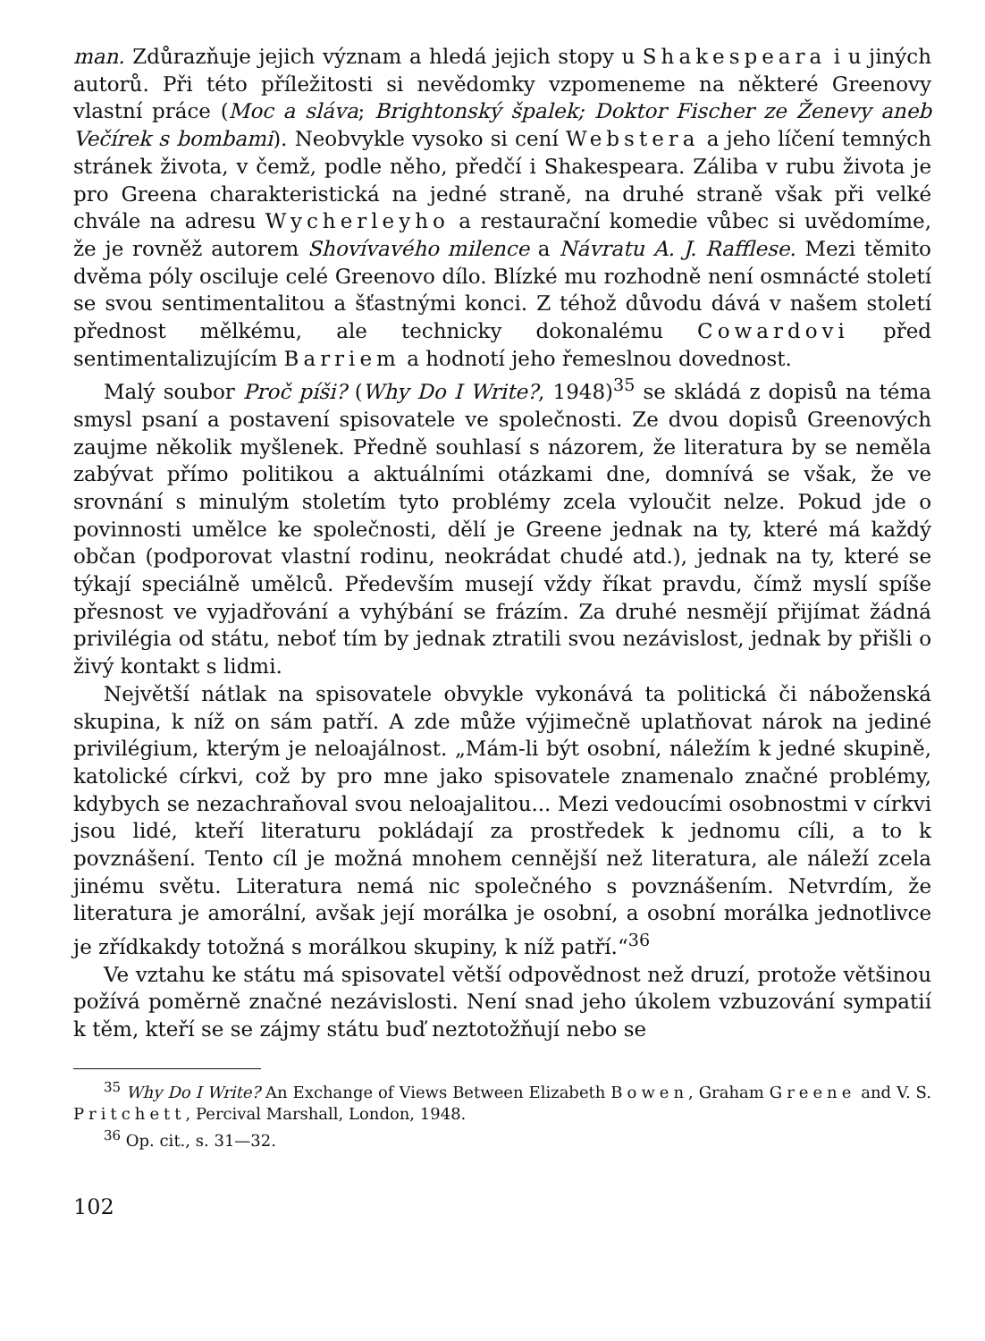man. Zdůrazňuje jejich význam a hledá jejich stopy u Shakespeara i u jiných autorů. Při této příležitosti si nevědomky vzpomeneme na některé Greenovy vlastní práce (Moc a sláva; Brightonský špalek; Doktor Fischer ze Ženevy aneb Večírek s bombami). Neobvykle vysoko si cení Webstera a jeho líčení temných stránek života, v čemž, podle něho, předčí i Shakespeara. Záliba v rubu života je pro Greena charakteristická na jedné straně, na druhé straně však při velké chvále na adresu Wycherleyho a restaurační komedie vůbec si uvědomíme, že je rovněž autorem Shovívavého milence a Návratu A. J. Rafflese. Mezi těmito dvěma póly osciluje celé Greenovo dílo. Blízké mu rozhodně není osmnácté století se svou sentimentalitou a šťastnými konci. Z téhož důvodu dává v našem století přednost mělkému, ale technicky dokonalému Cowardovi před sentimentalizujícím Barriem a hodnotí jeho řemeslnou dovednost.
Malý soubor Proč píši? (Why Do I Write?, 1948)<sup>35</sup> se skládá z dopisů na téma smysl psaní a postavení spisovatele ve společnosti. Ze dvou dopisů Greenových zaujme několik myšlenek. Předně souhlasí s názorem, že literatura by se neměla zabývat přímo politikou a aktuálními otázkami dne, domnívá se však, že ve srovnání s minulým stoletím tyto problémy zcela vyloučit nelze. Pokud jde o povinnosti umělce ke společnosti, dělí je Greene jednak na ty, které má každý občan (podporovat vlastní rodinu, neokrádat chudé atd.), jednak na ty, které se týkají speciálně umělců. Především musejí vždy říkat pravdu, čímž myslí spíše přesnost ve vyjadřování a vyhýbání se frázím. Za druhé nesmějí přijímat žádná privilégia od státu, neboť tím by jednak ztratili svou nezávislost, jednak by přišli o živý kontakt s lidmi.
Největší nátlak na spisovatele obvykle vykonává ta politická či náboženská skupina, k níž on sám patří. A zde může výjimečně uplatňovat nárok na jediné privilégium, kterým je neloajálnost. „Mám-li být osobní, náležím k jedné skupině, katolické církvi, což by pro mne jako spisovatele znamenalo značné problémy, kdybych se nezachraňoval svou neloajalitou... Mezi vedoucími osobnostmi v církvi jsou lidé, kteří literaturu pokládají za prostředek k jednomu cíli, a to k povznášení. Tento cíl je možná mnohem cennější než literatura, ale náleží zcela jinému světu. Literatura nemá nic společného s povznášením. Netvrdím, že literatura je amorální, avšak její morálka je osobní, a osobní morálka jednotlivce je zřídkakdy totožná s morálkou skupiny, k níž patří.“<sup>36</sup>
Ve vztahu ke státu má spisovatel větší odpovědnost než druzí, protože většinou požívá poměrně značné nezávislosti. Není snad jeho úkolem vzbuzování sympatií k těm, kteří se se zájmy státu buď neztotožňují nebo se
<sup>35</sup> Why Do I Write? An Exchange of Views Between Elizabeth Bowen, Graham Greene and V. S. Pritchett, Percival Marshall, London, 1948.
<sup>36</sup> Op. cit., s. 31—32.
102